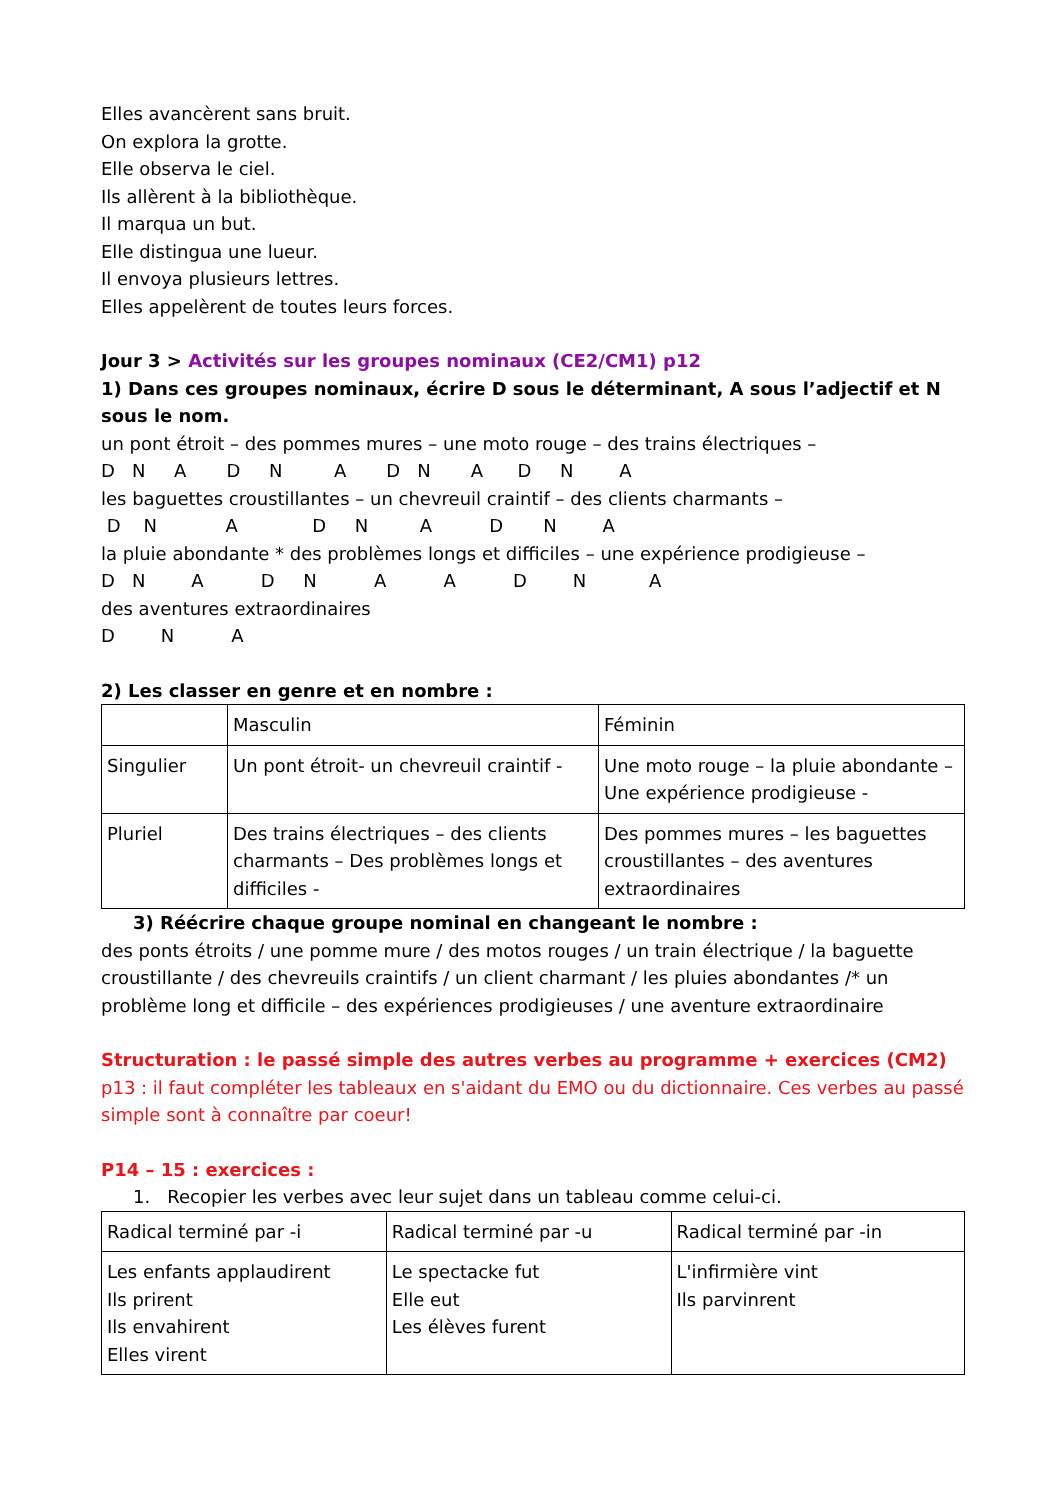Elles avancèrent sans bruit.
On explora la grotte.
Elle observa le ciel.
Ils allèrent à la bibliothèque.
Il marqua un but.
Elle distingua une lueur.
Il envoya plusieurs lettres.
Elles appelèrent de toutes leurs forces.
Jour 3 > Activités sur les groupes nominaux (CE2/CM1) p12
1) Dans ces groupes nominaux, écrire D sous le déterminant, A sous l’adjectif et N sous le nom.
un pont étroit – des pommes mures – une moto rouge – des trains électriques –
D N A D N A D N A D N A
les baguettes croustillantes – un chevreuil craintif – des clients charmants –
D N A D N A D N A
la pluie abondante * des problèmes longs et difficiles – une expérience prodigieuse –
D N A D N A A D N A
des aventures extraordinaires
D N A
2) Les classer en genre et en nombre :
| | Masculin | Féminin |
| Singulier | Un pont étroit- un chevreuil craintif - | Une moto rouge – la pluie abondante – Une expérience prodigieuse - |
| Pluriel | Des trains électriques – des clients charmants – Des problèmes longs et difficiles - | Des pommes mures – les baguettes croustillantes – des aventures extraordinaires |
3) Réécrire chaque groupe nominal en changeant le nombre :
des ponts étroits / une pomme mure / des motos rouges / un train électrique / la baguette croustillante / des chevreuils craintifs / un client charmant / les pluies abondantes /* un problème long et difficile – des expériences prodigieuses / une aventure extraordinaire
Structuration : le passé simple des autres verbes au programme + exercices (CM2)
p13 : il faut compléter les tableaux en s'aidant du EMO ou du dictionnaire. Ces verbes au passé simple sont à connaître par coeur!
P14 – 15 : exercices :
1. Recopier les verbes avec leur sujet dans un tableau comme celui-ci.
| Radical terminé par -i | Radical terminé par -u | Radical terminé par -in |
| Les enfants applaudirent Ils prirent Ils envahirent Elles virent | Le spectacke fut Elle eut Les élèves furent | L'infirmière vint Ils parvinrent |